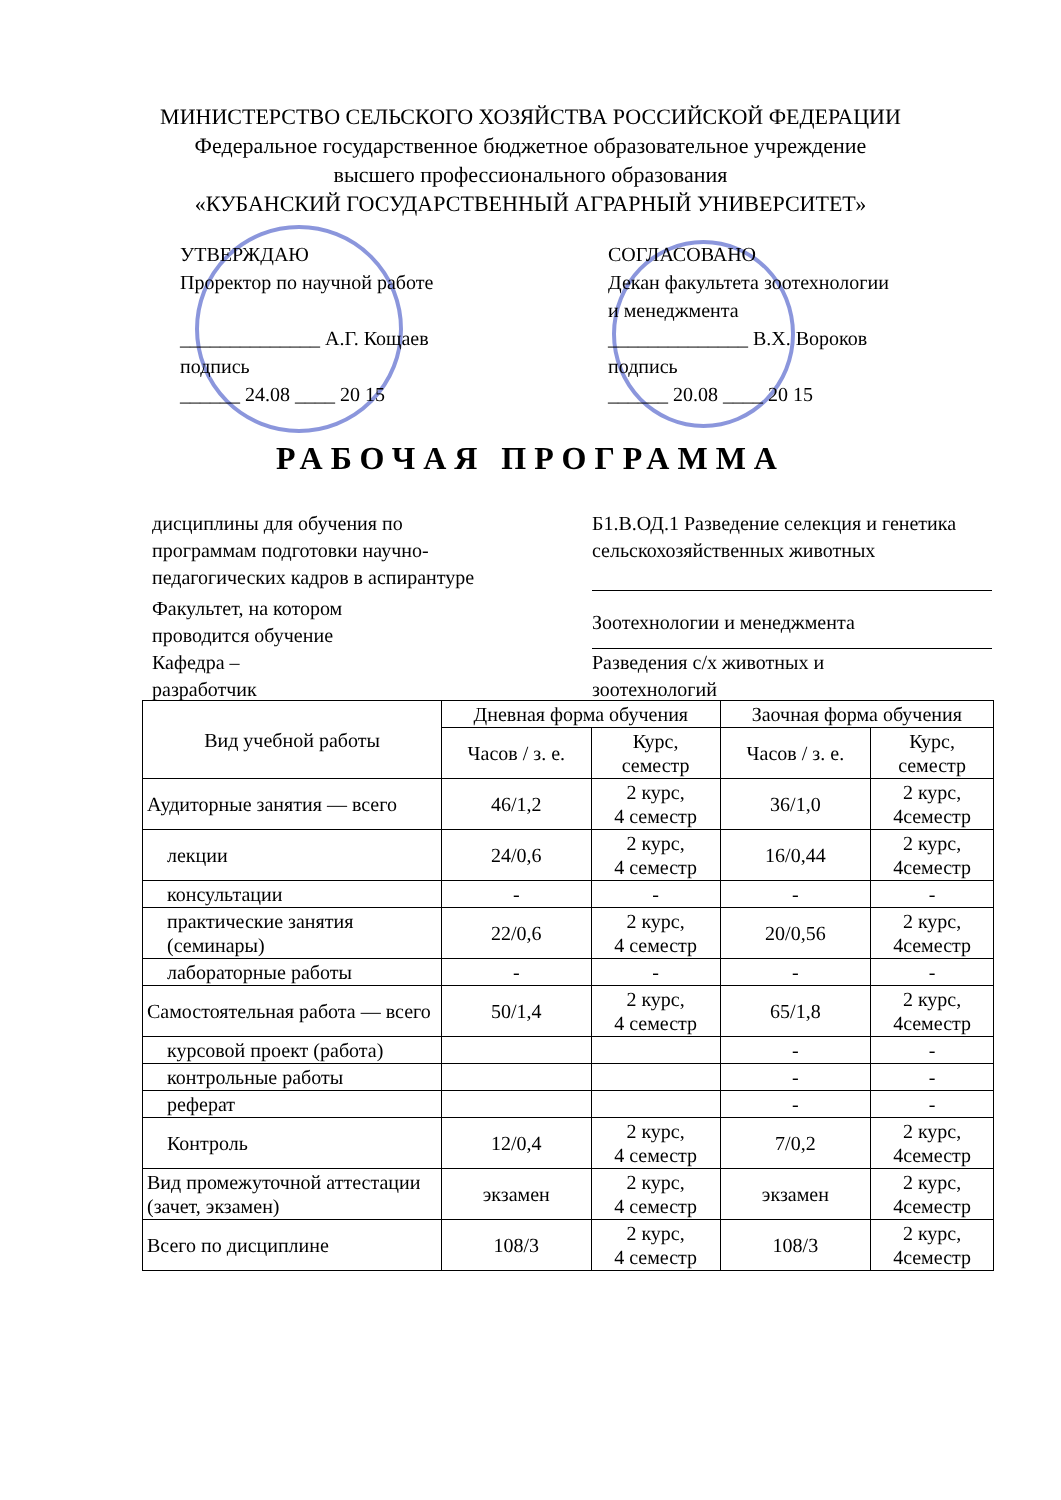МИНИСТЕРСТВО СЕЛЬСКОГО ХОЗЯЙСТВА РОССИЙСКОЙ ФЕДЕРАЦИИ
Федеральное государственное бюджетное образовательное учреждение
высшего профессионального образования
«КУБАНСКИЙ ГОСУДАРСТВЕННЫЙ АГРАРНЫЙ УНИВЕРСИТЕТ»
УТВЕРЖДАЮ
Проректор по научной работе
______________ А.Г. Кощаев
подпись
______ 24.08 ____ 20 15
СОГЛАСОВАНО
Декан факультета зоотехнологии
и менеджмента
______________ В.Х. Вороков
подпись
______ 20.08 ____ 20 15
РАБОЧАЯ ПРОГРАММА
дисциплины для обучения по
программам подготовки научно-
педагогических кадров в аспирантуре
Б1.В.ОД.1 Разведение селекция и генетика сельскохозяйственных животных
Факультет, на котором
проводится обучение
Зоотехнологии и менеджмента
Кафедра –
разработчик
Разведения с/х животных и
зоотехнологий
| Вид учебной работы | Дневная форма обучения | | Заочная форма обучения | |
| --- | --- | --- | --- | --- |
| | Часов / з. е. | Курс, семестр | Часов / з. е. | Курс, семестр |
| Аудиторные занятия — всего | 46/1,2 | 2 курс, 4 семестр | 36/1,0 | 2 курс, 4семестр |
| лекции | 24/0,6 | 2 курс, 4 семестр | 16/0,44 | 2 курс, 4семестр |
| консультации | - | - | - | - |
| практические занятия (семинары) | 22/0,6 | 2 курс, 4 семестр | 20/0,56 | 2 курс, 4семестр |
| лабораторные работы | - | - | - | - |
| Самостоятельная работа — всего | 50/1,4 | 2 курс, 4 семестр | 65/1,8 | 2 курс, 4семестр |
| курсовой проект (работа) | | | - | - |
| контрольные работы | | | - | - |
| реферат | | | - | - |
| Контроль | 12/0,4 | 2 курс, 4 семестр | 7/0,2 | 2 курс, 4семестр |
| Вид промежуточной аттестации (зачет, экзамен) | экзамен | 2 курс, 4 семестр | экзамен | 2 курс, 4семестр |
| Всего по дисциплине | 108/3 | 2 курс, 4 семестр | 108/3 | 2 курс, 4семестр |